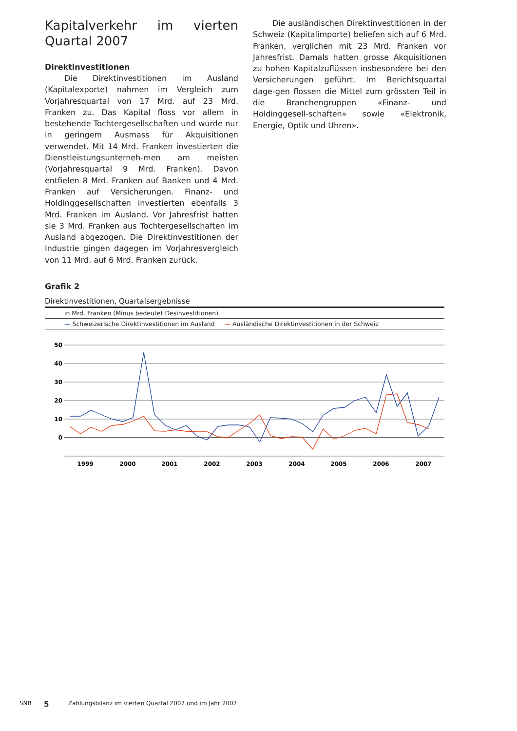Kapitalverkehr im vierten Quartal 2007
Direktinvestitionen
Die Direktinvestitionen im Ausland (Kapitalexporte) nahmen im Vergleich zum Vorjahresquartal von 17 Mrd. auf 23 Mrd. Franken zu. Das Kapital floss vor allem in bestehende Tochtergesellschaften und wurde nur in geringem Ausmass für Akquisitionen verwendet. Mit 14 Mrd. Franken investierten die Dienstleistungsunterneh-men am meisten (Vorjahresquartal 9 Mrd. Franken). Davon entfielen 8 Mrd. Franken auf Banken und 4 Mrd. Franken auf Versicherungen. Finanz- und Holdinggesellschaften investierten ebenfalls 3 Mrd. Franken im Ausland. Vor Jahresfrist hatten sie 3 Mrd. Franken aus Tochtergesellschaften im Ausland abgezogen. Die Direktinvestitionen der Industrie gingen dagegen im Vorjahresvergleich von 11 Mrd. auf 6 Mrd. Franken zurück.
Die ausländischen Direktinvestitionen in der Schweiz (Kapitalimporte) beliefen sich auf 6 Mrd. Franken, verglichen mit 23 Mrd. Franken vor Jahresfrist. Damals hatten grosse Akquisitionen zu hohen Kapitalzuflüssen insbesondere bei den Versicherungen geführt. Im Berichtsquartal dage-gen flossen die Mittel zum grössten Teil in die Branchengruppen «Finanz- und Holdinggesell-schaften» sowie «Elektronik, Energie, Optik und Uhren».
Grafik 2
Direktinvestitionen, Quartalsergebnisse
in Mrd. Franken (Minus bedeutet Desinvestitionen)
— Schweizerische Direktinvestitionen im Ausland — Ausländische Direktinvestitionen in der Schweiz
50
40
30
20
10
0
1999
2000
2001
2002
2003
2004
2005
2006
2007
SNB 5 Zahlungsbilanz im vierten Quartal 2007 und im Jahr 2007